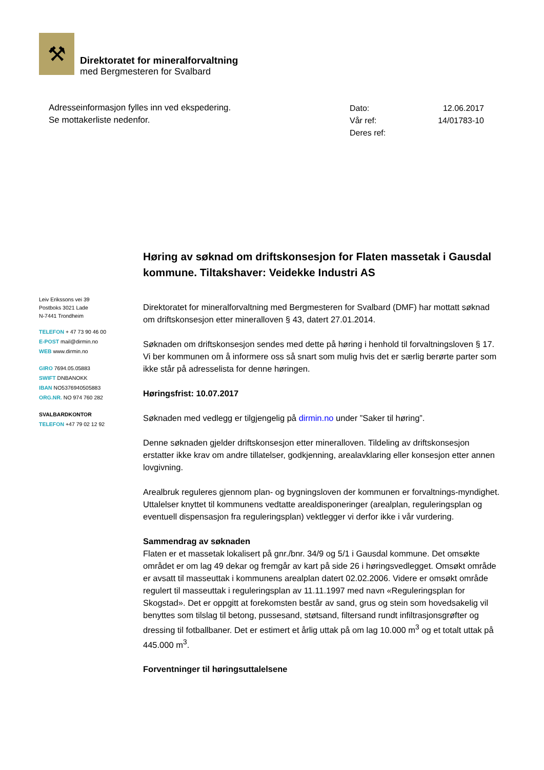⚒
Direktoratet for mineralforvaltning
med Bergmesteren for Svalbard
Adresseinformasjon fylles inn ved ekspedering.
Se mottakerliste nedenfor.
| Dato: | 12.06.2017 |
| Vår ref: | 14/01783-10 |
| Deres ref: | |
Leiv Erikssons vei 39
Postboks 3021 Lade
N-7441 Trondheim
TELEFON + 47 73 90 46 00
E-POST mail@dirmin.no
WEB www.dirmin.no
GIRO 7694.05.05883
SWIFT DNBANOKK
IBAN NO5376940505883
ORG.NR. NO 974 760 282
SVALBARDKONTOR
TELEFON +47 79 02 12 92
Høring av søknad om driftskonsesjon for Flaten massetak i Gausdal kommune. Tiltakshaver: Veidekke Industri AS
Direktoratet for mineralforvaltning med Bergmesteren for Svalbard (DMF) har mottatt søknad om driftskonsesjon etter mineralloven § 43, datert 27.01.2014.
Søknaden om driftskonsesjon sendes med dette på høring i henhold til forvaltningsloven § 17. Vi ber kommunen om å informere oss så snart som mulig hvis det er særlig berørte parter som ikke står på adresselista for denne høringen.
Høringsfrist: 10.07.2017
Søknaden med vedlegg er tilgjengelig på dirmin.no under ”Saker til høring”.
Denne søknaden gjelder driftskonsesjon etter mineralloven. Tildeling av driftskonsesjon erstatter ikke krav om andre tillatelser, godkjenning, arealavklaring eller konsesjon etter annen lovgivning.
Arealbruk reguleres gjennom plan- og bygningsloven der kommunen er forvaltnings-myndighet. Uttalelser knyttet til kommunens vedtatte arealdisponeringer (arealplan, reguleringsplan og eventuell dispensasjon fra reguleringsplan) vektlegger vi derfor ikke i vår vurdering.
Sammendrag av søknaden
Flaten er et massetak lokalisert på gnr./bnr. 34/9 og 5/1 i Gausdal kommune. Det omsøkte området er om lag 49 dekar og fremgår av kart på side 26 i høringsvedlegget. Omsøkt område er avsatt til masseuttak i kommunens arealplan datert 02.02.2006. Videre er omsøkt område regulert til masseuttak i reguleringsplan av 11.11.1997 med navn «Reguleringsplan for Skogstad». Det er oppgitt at forekomsten består av sand, grus og stein som hovedsakelig vil benyttes som tilslag til betong, pussesand, støtsand, filtersand rundt infiltrasjonsgrøfter og dressing til fotballbaner. Det er estimert et årlig uttak på om lag 10.000 m<sup>3</sup> og et totalt uttak på 445.000 m<sup>3</sup>.
Forventninger til høringsuttalelsene